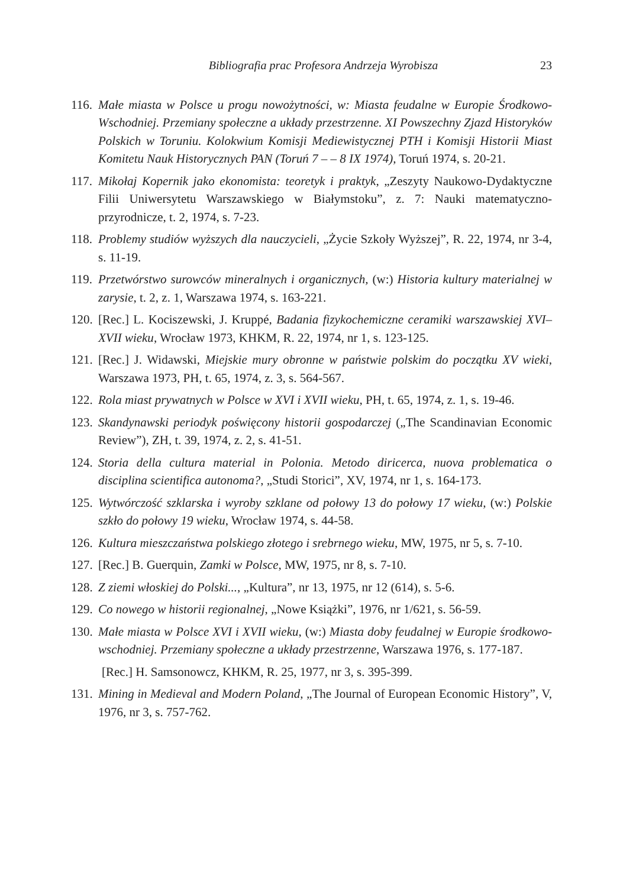Bibliografia prac Profesora Andrzeja Wyrobisza 23
116. Małe miasta w Polsce u progu nowożytności, w: Miasta feudalne w Europie Środkowo-Wschodniej. Przemiany społeczne a układy przestrzenne. XI Powszechny Zjazd Historyków Polskich w Toruniu. Kolokwium Komisji Mediewistycznej PTH i Komisji Historii Miast Komitetu Nauk Historycznych PAN (Toruń 7 – – 8 IX 1974), Toruń 1974, s. 20-21.
117. Mikołaj Kopernik jako ekonomista: teoretyk i praktyk, „Zeszyty Naukowo-Dydaktyczne Filii Uniwersytetu Warszawskiego w Białymstoku”, z. 7: Nauki matematyczno-przyrodnicze, t. 2, 1974, s. 7-23.
118. Problemy studiów wyższych dla nauczycieli, „Życie Szkoły Wyższej”, R. 22, 1974, nr 3-4, s. 11-19.
119. Przetwórstwo surowców mineralnych i organicznych, (w:) Historia kultury materialnej w zarysie, t. 2, z. 1, Warszawa 1974, s. 163-221.
120. [Rec.] L. Kociszewski, J. Kruppé, Badania fizykochemiczne ceramiki warszawskiej XVI–XVII wieku, Wrocław 1973, KHKM, R. 22, 1974, nr 1, s. 123-125.
121. [Rec.] J. Widawski, Miejskie mury obronne w państwie polskim do początku XV wieki, Warszawa 1973, PH, t. 65, 1974, z. 3, s. 564-567.
122. Rola miast prywatnych w Polsce w XVI i XVII wieku, PH, t. 65, 1974, z. 1, s. 19-46.
123. Skandynawski periodyk poświęcony historii gospodarczej („The Scandinavian Economic Review”), ZH, t. 39, 1974, z. 2, s. 41-51.
124. Storia della cultura material in Polonia. Metodo diricerca, nuova problematica o disciplina scientifica autonoma?, „Studi Storici”, XV, 1974, nr 1, s. 164-173.
125. Wytwórczość szklarska i wyroby szklane od połowy 13 do połowy 17 wieku, (w:) Polskie szkło do połowy 19 wieku, Wrocław 1974, s. 44-58.
126. Kultura mieszczaństwa polskiego złotego i srebrnego wieku, MW, 1975, nr 5, s. 7-10.
127. [Rec.] B. Guerquin, Zamki w Polsce, MW, 1975, nr 8, s. 7-10.
128. Z ziemi włoskiej do Polski..., „Kultura”, nr 13, 1975, nr 12 (614), s. 5-6.
129. Co nowego w historii regionalnej, „Nowe Książki”, 1976, nr 1/621, s. 56-59.
130. Małe miasta w Polsce XVI i XVII wieku, (w:) Miasta doby feudalnej w Europie środkowo-wschodniej. Przemiany społeczne a układy przestrzenne, Warszawa 1976, s. 177-187.
[Rec.] H. Samsonowcz, KHKM, R. 25, 1977, nr 3, s. 395-399.
131. Mining in Medieval and Modern Poland, „The Journal of European Economic History”, V, 1976, nr 3, s. 757-762.